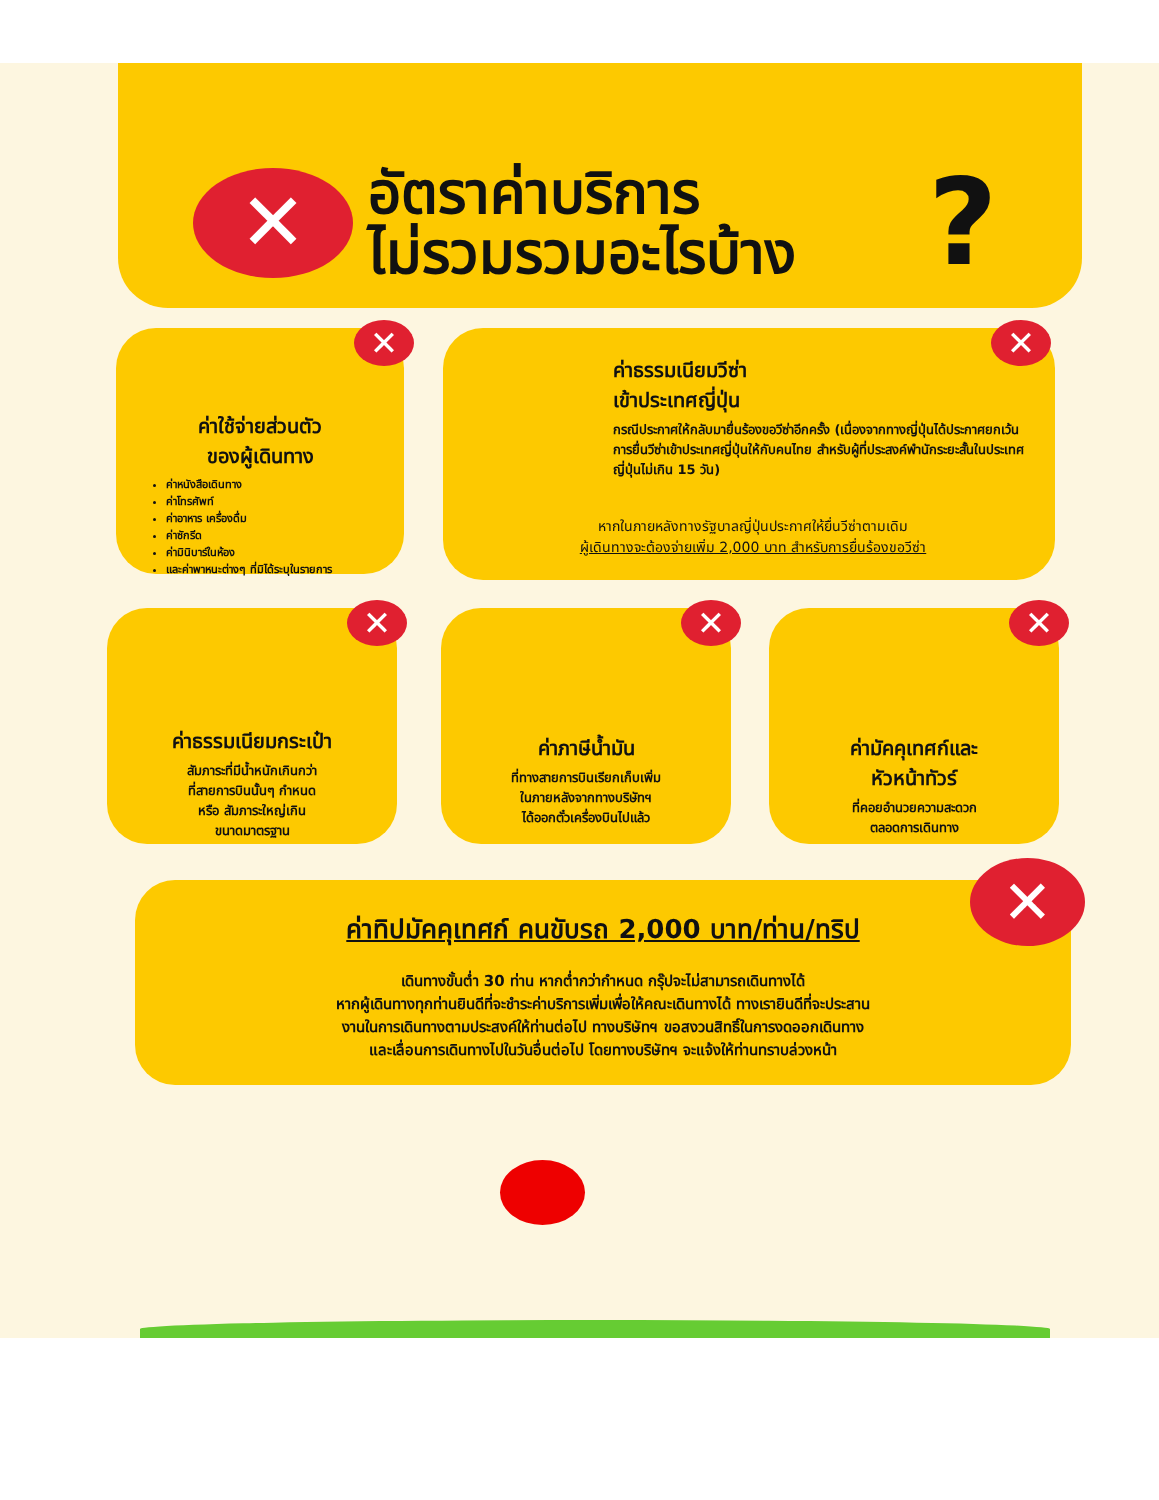✕
อัตราค่าบริการ
ไม่รวมรวมอะไรบ้าง
?
✕
ค่าใช้จ่ายส่วนตัว
ของผู้เดินทาง
ค่าหนังสือเดินทาง
ค่าโทรศัพท์
ค่าอาหาร เครื่องดื่ม
ค่าซักรีด
ค่ามินิบาร์ในห้อง
และค่าพาหนะต่างๆ ที่มิได้ระบุในรายการ
✕
ค่าธรรมเนียมวีซ่า
เข้าประเทศญี่ปุ่น
กรณีประกาศให้กลับมายื่นร้องขอวีซ่าอีกครั้ง (เนื่องจากทางญี่ปุ่นได้ประกาศยกเว้นการยื่นวีซ่าเข้าประเทศญี่ปุ่นให้กับคนไทย สำหรับผู้ที่ประสงค์พำนักระยะสั้นในประเทศญี่ปุ่นไม่เกิน 15 วัน)
หากในภายหลังทางรัฐบาลญี่ปุ่นประกาศให้ยื่นวีซ่าตามเดิม
ผู้เดินทางจะต้องจ่ายเพิ่ม 2,000 บาท สำหรับการยื่นร้องขอวีซ่า
✕
ค่าธรรมเนียมกระเป๋า
สัมภาระที่มีน้ำหนักเกินกว่า
ที่สายการบินนั้นๆ กำหนด
หรือ สัมภาระใหญ่เกิน
ขนาดมาตรฐาน
✕
ค่าภาษีน้ำมัน
ที่ทางสายการบินเรียกเก็บเพิ่ม
ในภายหลังจากทางบริษัทฯ
ได้ออกตั๋วเครื่องบินไปแล้ว
✕
ค่ามัคคุเทศก์และ
หัวหน้าทัวร์
ที่คอยอำนวยความสะดวก
ตลอดการเดินทาง
✕
ค่าทิปมัคคุเทศก์ คนขับรถ 2,000 บาท/ท่าน/ทริป
เดินทางขั้นต่ำ 30 ท่าน หากต่ำกว่ากำหนด กรุ๊ปจะไม่สามารถเดินทางได้
หากผู้เดินทางทุกท่านยินดีที่จะชำระค่าบริการเพิ่มเพื่อให้คณะเดินทางได้ ทางเรายินดีที่จะประสาน
งานในการเดินทางตามประสงค์ให้ท่านต่อไป ทางบริษัทฯ ขอสงวนสิทธิ์ในการงดออกเดินทาง
และเลื่อนการเดินทางไปในวันอื่นต่อไป โดยทางบริษัทฯ จะแจ้งให้ท่านทราบล่วงหน้า